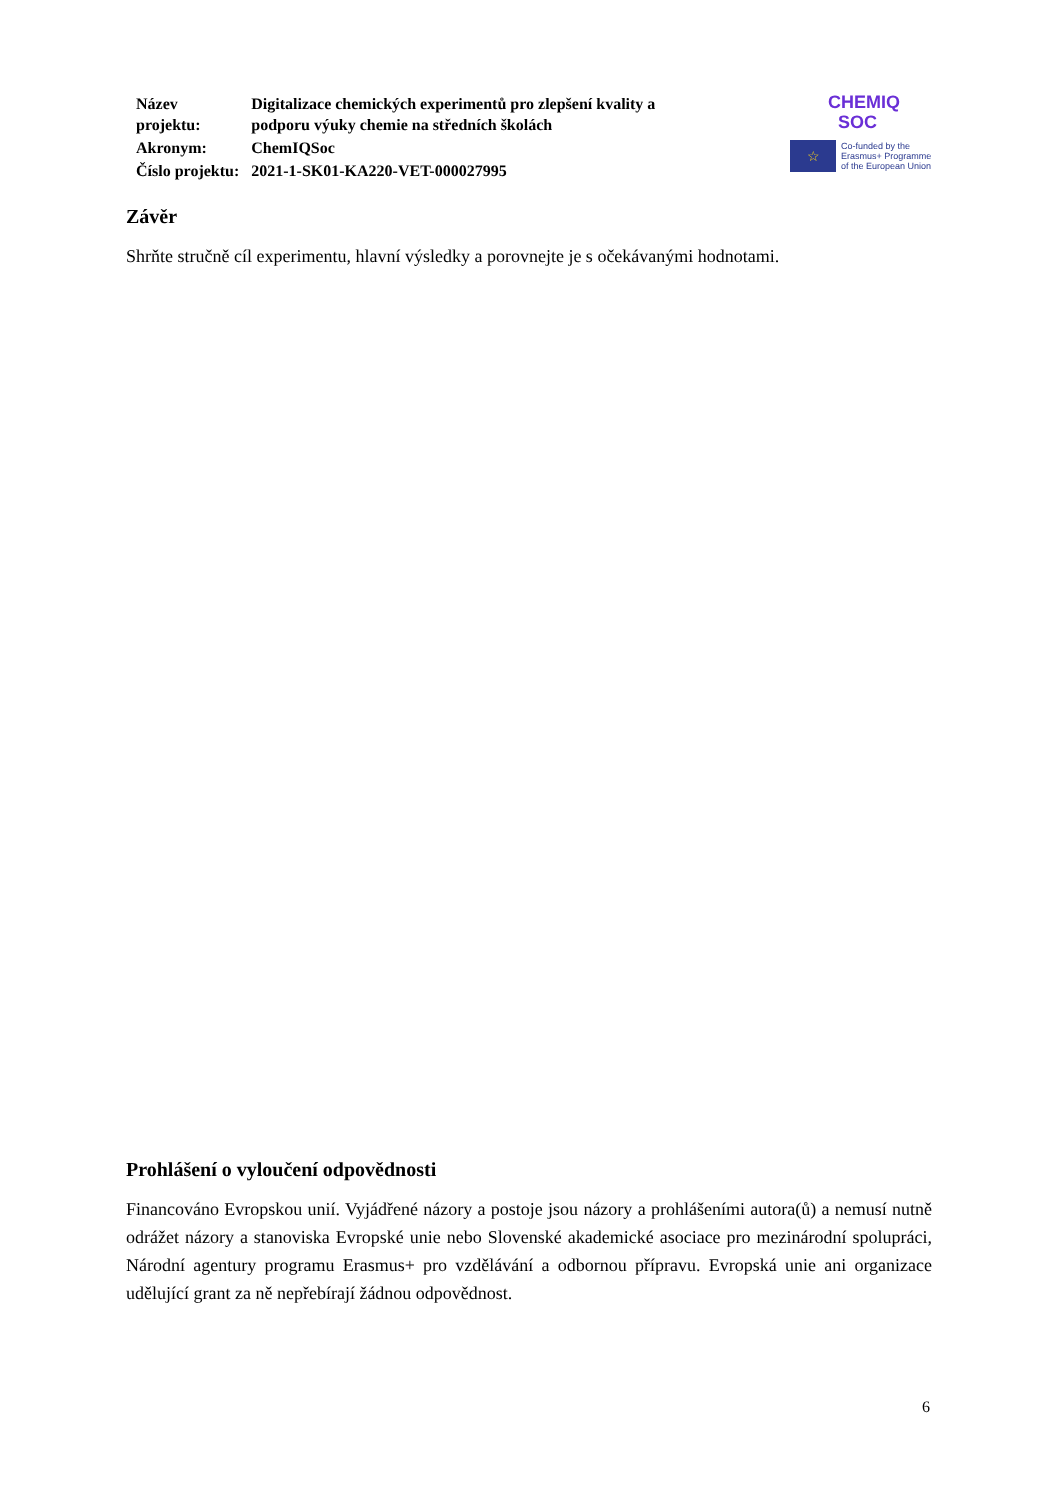| Název projektu: | Digitalizace chemických experimentů pro zlepšení kvality a podporu výuky chemie na středních školách |
| Akronym: | ChemIQSoc |
| Číslo projektu: | 2021-1-SK01-KA220-VET-000027995 |
CHEMIQ
SOC
☆
Co-funded by the
Erasmus+ Programme
of the European Union
Závěr
Shrňte stručně cíl experimentu, hlavní výsledky a porovnejte je s očekávanými hodnotami.
Prohlášení o vyloučení odpovědnosti
Financováno Evropskou unií. Vyjádřené názory a postoje jsou názory a prohlášeními autora(ů) a nemusí nutně odrážet názory a stanoviska Evropské unie nebo Slovenské akademické asociace pro mezinárodní spolupráci, Národní agentury programu Erasmus+ pro vzdělávání a odbornou přípravu. Evropská unie ani organizace udělující grant za ně nepřebírají žádnou odpovědnost.
6